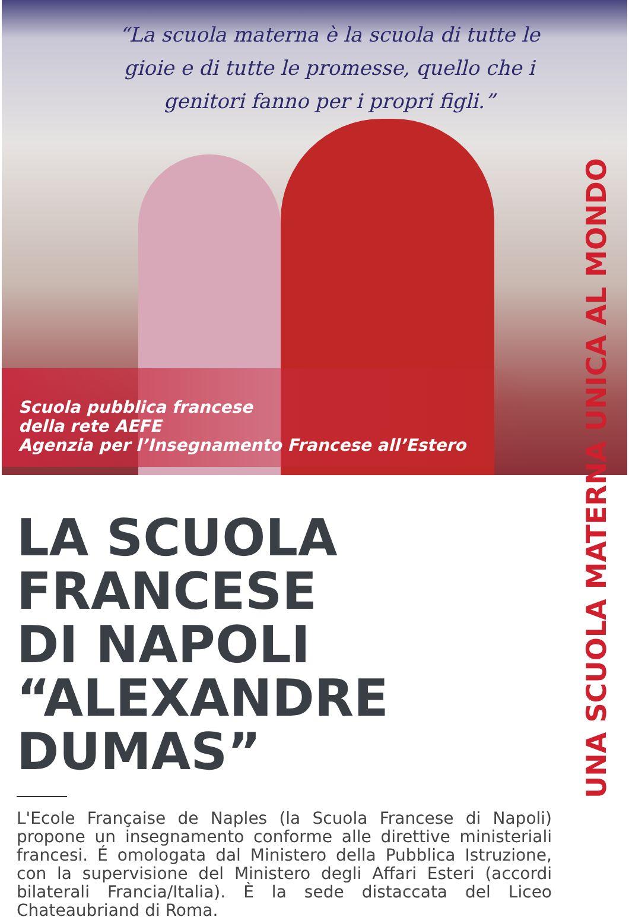“La scuola materna è la scuola di tutte le gioie e di tutte le promesse, quello che i genitori fanno per i propri figli.”
Scuola pubblica francese
della rete AEFE
Agenzia per l’Insegnamento Francese all’Estero
UNA SCUOLA MATERNA UNICA AL MONDO
LA SCUOLA
FRANCESE
DI NAPOLI
“ALEXANDRE DUMAS”
L'Ecole Française de Naples (la Scuola Francese di Napoli) propone un insegnamento conforme alle direttive ministeriali francesi. É omologata dal Ministero della Pubblica Istruzione, con la supervisione del Ministero degli Affari Esteri (accordi bilaterali Francia/Italia). È la sede distaccata del Liceo Chateaubriand di Roma.